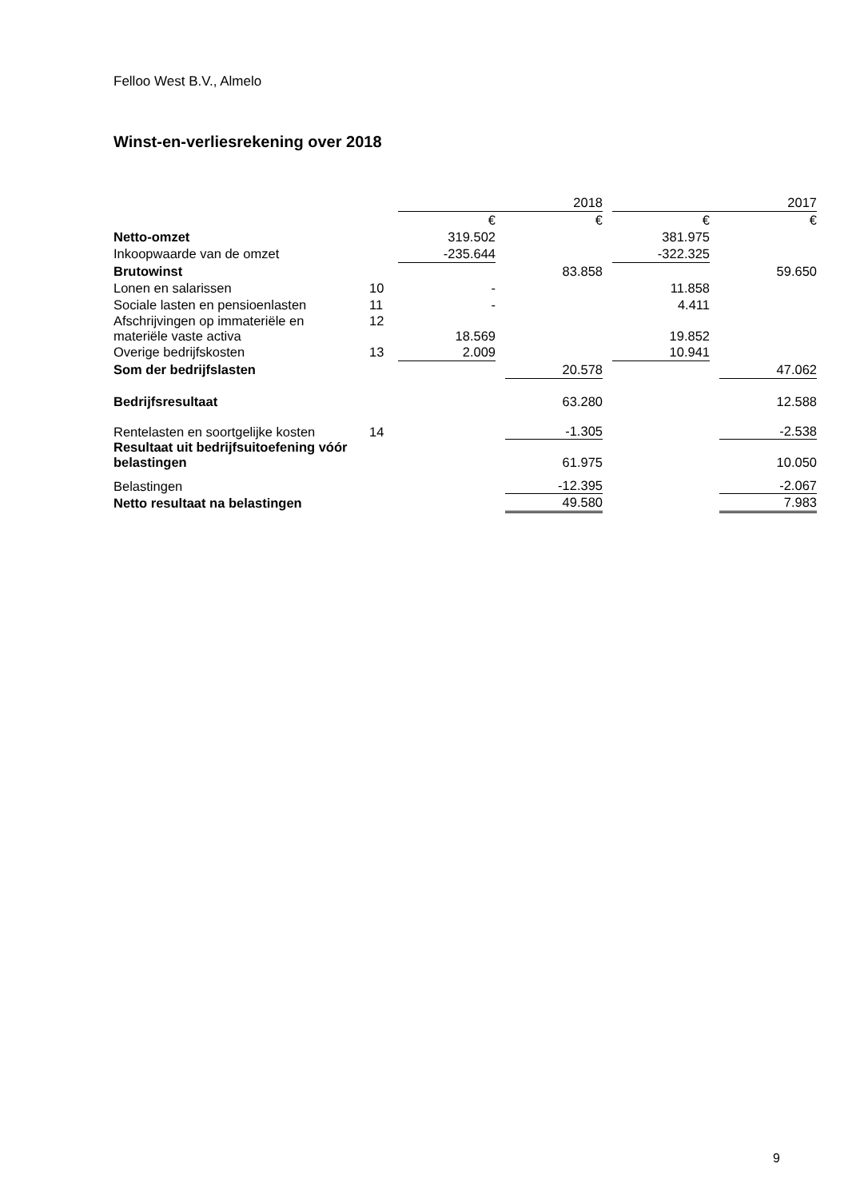Felloo West B.V., Almelo
Winst-en-verliesrekening over 2018
| | | 2018 | | | | 2017 | | |
| | | € | | € | | € | | € |
| Netto-omzet | | 319.502 | | | | 381.975 | | |
| Inkoopwaarde van de omzet | | -235.644 | | | | -322.325 | | |
| Brutowinst | | | | 83.858 | | | | 59.650 |
| Lonen en salarissen | 10 | - | | | | 11.858 | | |
| Sociale lasten en pensioenlasten | 11 | - | | | | 4.411 | | |
| Afschrijvingen op immateriële en materiële vaste activa | 12 | 18.569 | | | | 19.852 | | |
| Overige bedrijfskosten | 13 | 2.009 | | | | 10.941 | | |
| Som der bedrijfslasten | | | | 20.578 | | | | 47.062 |
| Bedrijfsresultaat | | | | 63.280 | | | | 12.588 |
| Rentelasten en soortgelijke kosten | 14 | | | -1.305 | | | | -2.538 |
| Resultaat uit bedrijfsuitoefening vóór belastingen | | | | 61.975 | | | | 10.050 |
| Belastingen | | | | -12.395 | | | | -2.067 |
| Netto resultaat na belastingen | | | | 49.580 | | | | 7.983 |
9